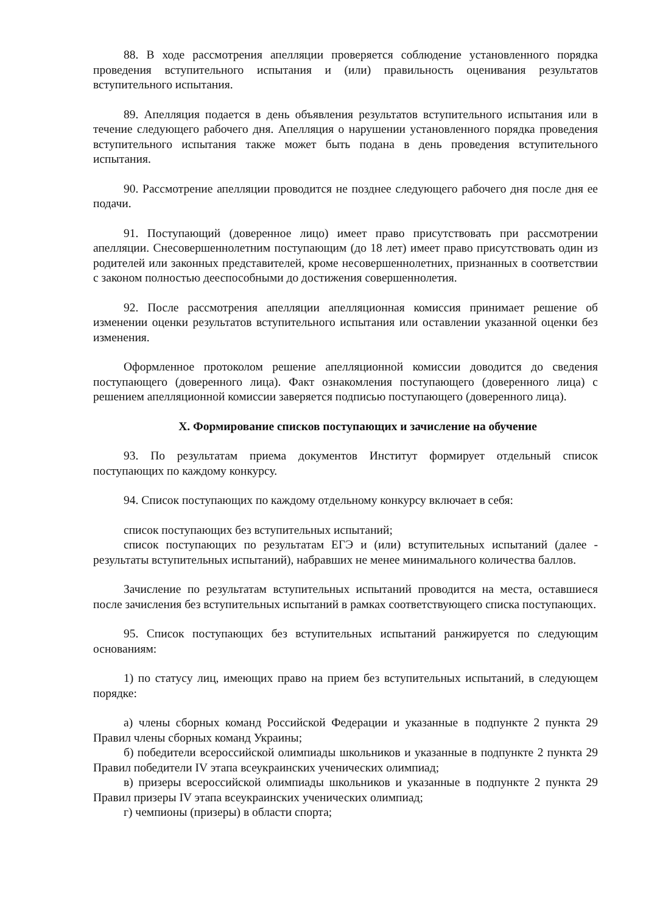88. В ходе рассмотрения апелляции проверяется соблюдение установленного порядка проведения вступительного испытания и (или) правильность оценивания результатов вступительного испытания.
89. Апелляция подается в день объявления результатов вступительного испытания или в течение следующего рабочего дня. Апелляция о нарушении установленного порядка проведения вступительного испытания также может быть подана в день проведения вступительного испытания.
90. Рассмотрение апелляции проводится не позднее следующего рабочего дня после дня ее подачи.
91. Поступающий (доверенное лицо) имеет право присутствовать при рассмотрении апелляции. Снесовершеннолетним поступающим (до 18 лет) имеет право присутствовать один из родителей или законных представителей, кроме несовершеннолетних, признанных в соответствии с законом полностью дееспособными до достижения совершеннолетия.
92. После рассмотрения апелляции апелляционная комиссия принимает решение об изменении оценки результатов вступительного испытания или оставлении указанной оценки без изменения.
Оформленное протоколом решение апелляционной комиссии доводится до сведения поступающего (доверенного лица). Факт ознакомления поступающего (доверенного лица) с решением апелляционной комиссии заверяется подписью поступающего (доверенного лица).
X. Формирование списков поступающих и зачисление на обучение
93. По результатам приема документов Институт формирует отдельный список поступающих по каждому конкурсу.
94. Список поступающих по каждому отдельному конкурсу включает в себя:
список поступающих без вступительных испытаний;
список поступающих по результатам ЕГЭ и (или) вступительных испытаний (далее - результаты вступительных испытаний), набравших не менее минимального количества баллов.
Зачисление по результатам вступительных испытаний проводится на места, оставшиеся после зачисления без вступительных испытаний в рамках соответствующего списка поступающих.
95. Список поступающих без вступительных испытаний ранжируется по следующим основаниям:
1) по статусу лиц, имеющих право на прием без вступительных испытаний, в следующем порядке:
а) члены сборных команд Российской Федерации и указанные в подпункте 2 пункта 29 Правил члены сборных команд Украины;
б) победители всероссийской олимпиады школьников и указанные в подпункте 2 пункта 29 Правил победители IV этапа всеукраинских ученических олимпиад;
в) призеры всероссийской олимпиады школьников и указанные в подпункте 2 пункта 29 Правил призеры IV этапа всеукраинских ученических олимпиад;
г) чемпионы (призеры) в области спорта;